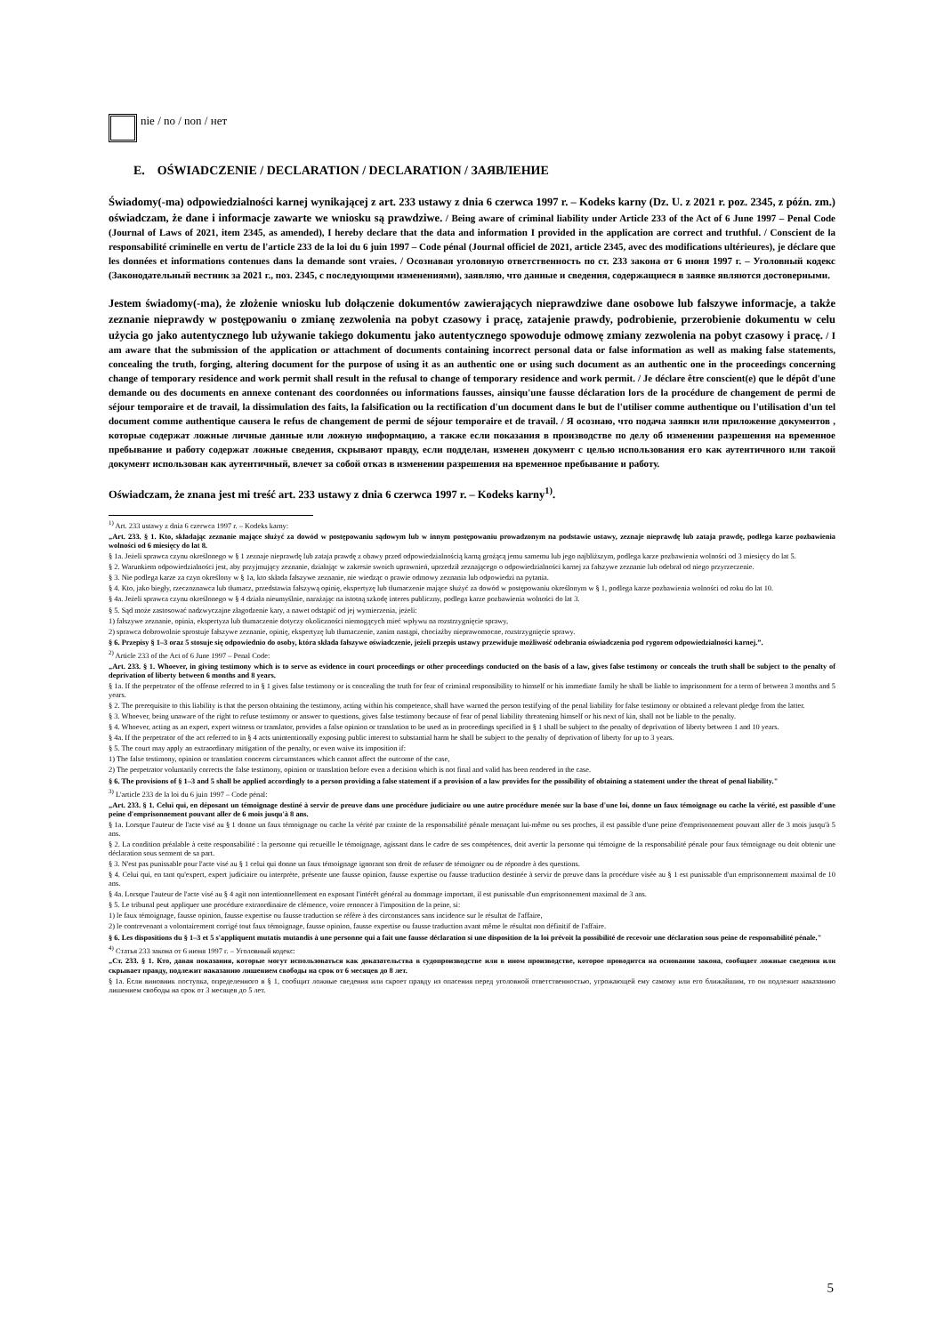nie / no / non / нет
E. OŚWIADCZENIE / DECLARATION / DECLARATION / ЗАЯВЛЕНИЕ
Świadomy(-ma) odpowiedzialności karnej wynikającej z art. 233 ustawy z dnia 6 czerwca 1997 r. – Kodeks karny (Dz. U. z 2021 r. poz. 2345, z późn. zm.) oświadczam, że dane i informacje zawarte we wniosku są prawdziwe. / Being aware of criminal liability under Article 233 of the Act of 6 June 1997 – Penal Code (Journal of Laws of 2021, item 2345, as amended), I hereby declare that the data and information I provided in the application are correct and truthful. / Conscient de la responsabilité criminelle en vertu de l'article 233 de la loi du 6 juin 1997 – Code pénal (Journal officiel de 2021, article 2345, avec des modifications ultérieures), je déclare que les données et informations contenues dans la demande sont vraies. / Осознавая уголовную ответственность по ст. 233 закона от 6 июня 1997 г. – Уголовный кодекс (Законодательный вестник за 2021 г., поз. 2345, с последующими изменениями), заявляю, что данные и сведения, содержащиеся в заявке являются достоверными.
Jestem świadomy(-ma), że złożenie wniosku lub dołączenie dokumentów zawierających nieprawdziwe dane osobowe lub fałszywe informacje, a także zeznanie nieprawdy w postępowaniu o zmianę zezwolenia na pobyt czasowy i pracę, zatajenie prawdy, podrobienie, przerobienie dokumentu w celu użycia go jako autentycznego lub używanie takiego dokumentu jako autentycznego spowoduje odmowę zmiany zezwolenia na pobyt czasowy i pracę. / I am aware that the submission of the application or attachment of documents containing incorrect personal data or false information as well as making false statements, concealing the truth, forging, altering document for the purpose of using it as an authentic one or using such document as an authentic one in the proceedings concerning change of temporary residence and work permit shall result in the refusal to change of temporary residence and work permit. / Je déclare être conscient(e) que le dépôt d'une demande ou des documents en annexe contenant des coordonnées ou informations fausses, ainsiqu'une fausse déclaration lors de la procédure de changement de permi de séjour temporaire et de travail, la dissimulation des faits, la falsification ou la rectification d'un document dans le but de l'utiliser comme authentique ou l'utilisation d'un tel document comme authentique causera le refus de changement de permi de séjour temporaire et de travail. / Я осознаю, что подача заявки или приложение документов , которые содержат ложные личные данные или ложную информацию, а также если показания в производстве по делу об изменении разрешения на временное пребывание и работу содержат ложные сведения, скрывают правду, если подделан, изменен документ с целью использования его как аутентичного или такой документ использован как аутентичный, влечет за собой отказ в изменении разрешения на временное пребывание и работу.
Oświadczam, że znana jest mi treść art. 233 ustawy z dnia 6 czerwca 1997 r. – Kodeks karny<sup>1)</sup>.
<sup>1)</sup> Art. 233 ustawy z dnia 6 czerwca 1997 r. – Kodeks karny:
„Art. 233. § 1. Kto, składając zeznanie mające służyć za dowód w postępowaniu sądowym lub w innym postępowaniu prowadzonym na podstawie ustawy, zeznaje nieprawdę lub zataja prawdę, podlega karze pozbawienia wolności od 6 miesięcy do lat 8.
§ 1a. Jeżeli sprawca czynu określonego w § 1 zeznaje nieprawdę lub zataja prawdę z obawy przed odpowiedzialnością karną grożącą jemu samemu lub jego najbliższym, podlega karze pozbawienia wolności od 3 miesięcy do lat 5.
§ 2. Warunkiem odpowiedzialności jest, aby przyjmujący zeznanie, działając w zakresie swoich uprawnień, uprzedził zeznającego o odpowiedzialności karnej za fałszywe zeznanie lub odebrał od niego przyrzeczenie.
§ 3. Nie podlega karze za czyn określony w § 1a, kto składa fałszywe zeznanie, nie wiedząc o prawie odmowy zeznania lub odpowiedzi na pytania.
§ 4. Kto, jako biegły, rzeczoznawca lub tłumacz, przedstawia fałszywą opinię, ekspertyzę lub tłumaczenie mające służyć za dowód w postępowaniu określonym w § 1, podlega karze pozbawienia wolności od roku do lat 10.
§ 4a. Jeżeli sprawca czynu określonego w § 4 działa nieumyślnie, narażając na istotną szkodę interes publiczny, podlega karze pozbawienia wolności do lat 3.
§ 5. Sąd może zastosować nadzwyczajne złagodzenie kary, a nawet odstąpić od jej wymierzenia, jeżeli:
1) fałszywe zeznanie, opinia, ekspertyza lub tłumaczenie dotyczy okoliczności niemogących mieć wpływu na rozstrzygnięcie sprawy,
2) sprawca dobrowolnie sprostuje fałszywe zeznanie, opinię, ekspertyzę lub tłumaczenie, zanim nastąpi, chociażby nieprawomocne, rozstrzygnięcie sprawy.
§ 6. Przepisy § 1–3 oraz 5 stosuje się odpowiednio do osoby, która składa fałszywe oświadczenie, jeżeli przepis ustawy przewiduje możliwość odebrania oświadczenia pod rygorem odpowiedzialności karnej.”.
<sup>2)</sup> Article 233 of the Act of 6 June 1997 – Penal Code:
„Art. 233. § 1. Whoever, in giving testimony which is to serve as evidence in court proceedings or other proceedings conducted on the basis of a law, gives false testimony or conceals the truth shall be subject to the penalty of deprivation of liberty between 6 months and 8 years.
§ 1a. If the perpetrator of the offense referred to in § 1 gives false testimony or is concealing the truth for fear of criminal responsibility to himself or his immediate family he shall be liable to imprisonment for a term of between 3 months and 5 years.
§ 2. The prerequisite to this liability is that the person obtaining the testimony, acting within his competence, shall have warned the person testifying of the penal liability for false testimony or obtained a relevant pledge from the latter.
§ 3. Whoever, being unaware of the right to refuse testimony or answer to questions, gives false testimony because of fear of penal liability threatening himself or his next of kin, shall not be liable to the penalty.
§ 4. Whoever, acting as an expert, expert witness or translator, provides a false opinion or translation to be used as in proceedings specified in § 1 shall be subject to the penalty of deprivation of liberty between 1 and 10 years.
§ 4a. If the perpetrator of the act referred to in § 4 acts unintentionally exposing public interest to substantial harm he shall be subject to the penalty of deprivation of liberty for up to 3 years.
§ 5. The court may apply an extraordinary mitigation of the penalty, or even waive its imposition if:
1) The false testimony, opinion or translation concerns circumstances which cannot affect the outcome of the case,
2) The perpetrator voluntarily corrects the false testimony, opinion or translation before even a decision which is not final and valid has been rendered in the case.
§ 6. The provisions of § 1–3 and 5 shall be applied accordingly to a person providing a false statement if a provision of a law provides for the possibility of obtaining a statement under the threat of penal liability."
<sup>3)</sup> L'article 233 de la loi du 6 juin 1997 – Code pénal:
„Art. 233. § 1. Celui qui, en déposant un témoignage destiné à servir de preuve dans une procédure judiciaire ou une autre procédure menée sur la base d'une loi, donne un faux témoignage ou cache la vérité, est passible d'une peine d'emprisonnement pouvant aller de 6 mois jusqu'à 8 ans.
§ 1a. Lorsque l'auteur de l'acte visé au § 1 donne un faux témoignage ou cache la vérité par crainte de la responsabilité pénale menaçant lui-même ou ses proches, il est passible d'une peine d'emprisonnement pouvant aller de 3 mois jusqu'à 5 ans.
§ 2. La condition préalable à cette responsabilité : la personne qui recueille le témoignage, agissant dans le cadre de ses compétences, doit avertir la personne qui témoigne de la responsabilité pénale pour faux témoignage ou doit obtenir une déclaration sous serment de sa part.
§ 3. N'est pas punissable pour l'acte visé au § 1 celui qui donne un faux témoignage ignorant son droit de refuser de témoigner ou de répondre à des questions.
§ 4. Celui qui, en tant qu'expert, expert judiciaire ou interprète, présente une fausse opinion, fausse expertise ou fausse traduction destinée à servir de preuve dans la procédure visée au § 1 est punissable d'un emprisonnement maximal de 10 ans.
§ 4a. Lorsque l'auteur de l'acte visé au § 4 agit non intentionnellement en exposant l'intérêt général au dommage important, il est punissable d'un emprisonnement maximal de 3 ans.
§ 5. Le tribunal peut appliquer une procédure extraordinaire de clémence, voire renoncer à l'imposition de la peine, si:
1) le faux témoignage, fausse opinion, fausse expertise ou fausse traduction se réfère à des circonstances sans incidence sur le résultat de l'affaire,
2) le contrevenant a volontairement corrigé tout faux témoignage, fausse opinion, fausse expertise ou fausse traduction avant même le résultat non définitif de l'affaire.
§ 6. Les dispositions du § 1–3 et 5 s'appliquent mutatis mutandis à une personne qui a fait une fausse déclaration si une disposition de la loi prévoit la possibilité de recevoir une déclaration sous peine de responsabilité pénale."
<sup>4)</sup> Статья 233 закона от 6 июня 1997 г. – Уголовный кодекс:
„Ст. 233. § 1. Кто, давая показания, которые могут использоваться как доказательства в судопроизводстве или в ином производстве, которое проводится на основании закона, сообщает ложные сведения или скрывает правду, подлежит наказанию лишением свободы на срок от 6 месяцев до 8 лет.
§ 1a. Если виновник поступка, определенного в § 1, сообщит ложные сведения или скроет правду из опасения перед уголовной ответственностью, угрожающей ему самому или его ближайшим, то он подлежит наказанию лишением свободы на срок от 3 месяцев до 5 лет.
5